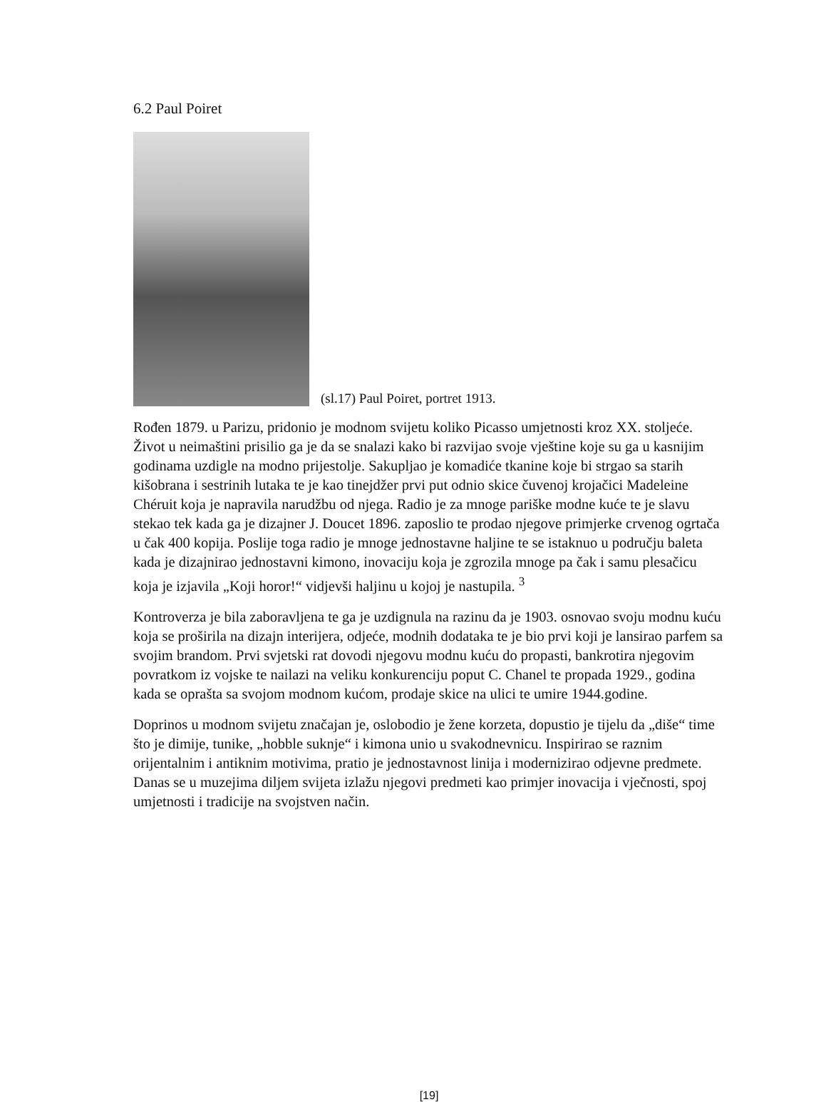6.2 Paul Poiret
(sl.17) Paul Poiret, portret 1913.
Rođen 1879. u Parizu, pridonio je modnom svijetu koliko Picasso umjetnosti kroz XX. stoljeće. Život u neimaštini prisilio ga je da se snalazi kako bi razvijao svoje vještine koje su ga u kasnijim godinama uzdigle na modno prijestolje. Sakupljao je komadiće tkanine koje bi strgao sa starih kišobrana i sestrinih lutaka te je kao tinejdžer prvi put odnio skice čuvenoj krojačici Madeleine Chéruit koja je napravila narudžbu od njega. Radio je za mnoge pariške modne kuće te je slavu stekao tek kada ga je dizajner J. Doucet 1896. zaposlio te prodao njegove primjerke crvenog ogrtača u čak 400 kopija. Poslije toga radio je mnoge jednostavne haljine te se istaknuo u području baleta kada je dizajnirao jednostavni kimono, inovaciju koja je zgrozila mnoge pa čak i samu plesačicu koja je izjavila „Koji horor!“ vidjevši haljinu u kojoj je nastupila. <sup>3</sup>
Kontroverza je bila zaboravljena te ga je uzdignula na razinu da je 1903. osnovao svoju modnu kuću koja se proširila na dizajn interijera, odjeće, modnih dodataka te je bio prvi koji je lansirao parfem sa svojim brandom. Prvi svjetski rat dovodi njegovu modnu kuću do propasti, bankrotira njegovim povratkom iz vojske te nailazi na veliku konkurenciju poput C. Chanel te propada 1929., godina kada se oprašta sa svojom modnom kućom, prodaje skice na ulici te umire 1944.godine.
Doprinos u modnom svijetu značajan je, oslobodio je žene korzeta, dopustio je tijelu da „diše“ time što je dimije, tunike, „hobble suknje“ i kimona unio u svakodnevnicu. Inspirirao se raznim orijentalnim i antiknim motivima, pratio je jednostavnost linija i modernizirao odjevne predmete. Danas se u muzejima diljem svijeta izlažu njegovi predmeti kao primjer inovacija i vječnosti, spoj umjetnosti i tradicije na svojstven način.
[19]